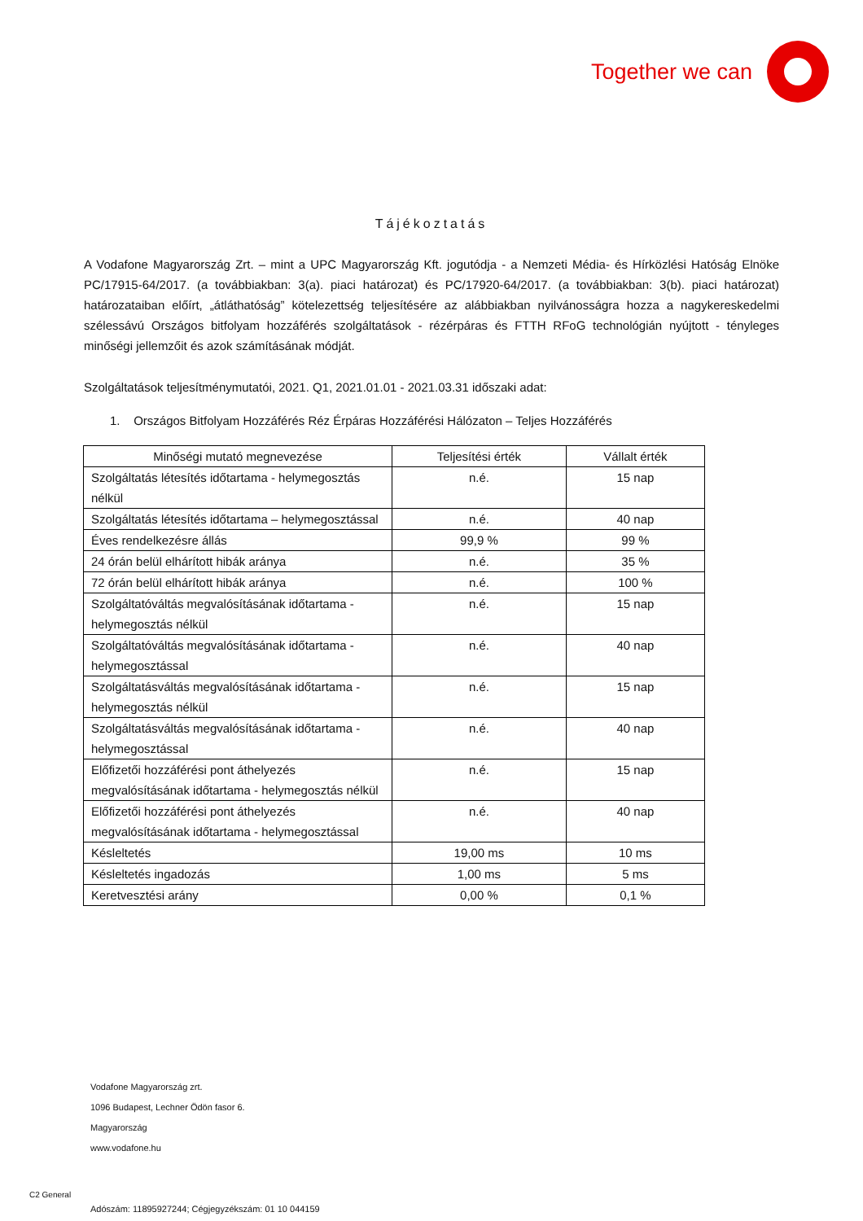Together we can
Tájékoztatás
A Vodafone Magyarország Zrt. – mint a UPC Magyarország Kft. jogutódja - a Nemzeti Média- és Hírközlési Hatóság Elnöke PC/17915-64/2017. (a továbbiakban: 3(a). piaci határozat) és PC/17920-64/2017. (a továbbiakban: 3(b). piaci határozat) határozataiban előírt, „átláthatóság” kötelezettség teljesítésére az alábbiakban nyilvánosságra hozza a nagykereskedelmi szélessávú Országos bitfolyam hozzáférés szolgáltatások - rézérpáras és FTTH RFoG technológián nyújtott - tényleges minőségi jellemzőit és azok számításának módját.
Szolgáltatások teljesítménymutatói, 2021. Q1, 2021.01.01 - 2021.03.31 időszaki adat:
1. Országos Bitfolyam Hozzáférés Réz Érpáras Hozzáférési Hálózaton – Teljes Hozzáférés
| Minőségi mutató megnevezése | Teljesítési érték | Vállalt érték |
| --- | --- | --- |
| Szolgáltatás létesítés időtartama - helymegosztás nélkül | n.é. | 15 nap |
| Szolgáltatás létesítés időtartama – helymegosztással | n.é. | 40 nap |
| Éves rendelkezésre állás | 99,9 % | 99 % |
| 24 órán belül elhárított hibák aránya | n.é. | 35 % |
| 72 órán belül elhárított hibák aránya | n.é. | 100 % |
| Szolgáltatóváltás megvalósításának időtartama - helymegosztás nélkül | n.é. | 15 nap |
| Szolgáltatóváltás megvalósításának időtartama - helymegosztással | n.é. | 40 nap |
| Szolgáltatásváltás megvalósításának időtartama - helymegosztás nélkül | n.é. | 15 nap |
| Szolgáltatásváltás megvalósításának időtartama - helymegosztással | n.é. | 40 nap |
| Előfizetői hozzáférési pont áthelyezés megvalósításának időtartama - helymegosztás nélkül | n.é. | 15 nap |
| Előfizetői hozzáférési pont áthelyezés megvalósításának időtartama - helymegosztással | n.é. | 40 nap |
| Késleltetés | 19,00 ms | 10 ms |
| Késleltetés ingadozás | 1,00 ms | 5 ms |
| Keretvesztési arány | 0,00 % | 0,1 % |
Vodafone Magyarország zrt.
1096 Budapest, Lechner Ödön fasor 6.
Magyarország
www.vodafone.hu
Adószám: 11895927244; Cégjegyzékszám: 01 10 044159
C2 General